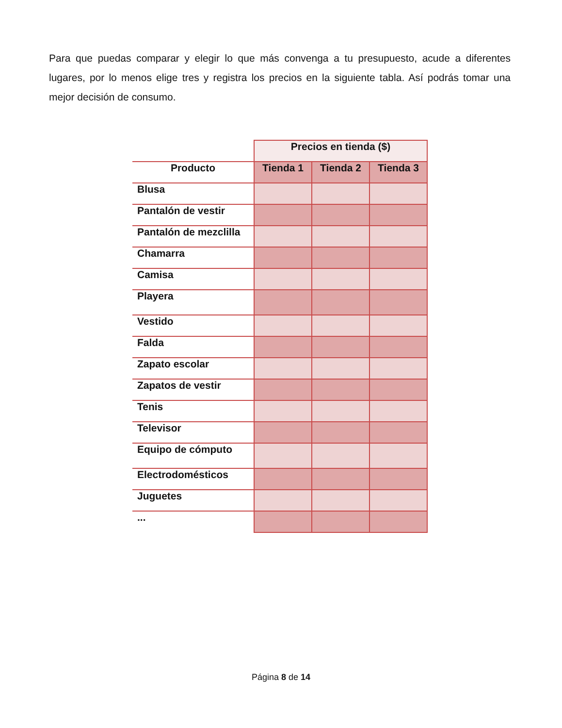Para que puedas comparar y elegir lo que más convenga a tu presupuesto, acude a diferentes lugares, por lo menos elige tres y registra los precios en la siguiente tabla. Así podrás tomar una mejor decisión de consumo.
| | Precios en tienda ($) | | |
| --- | --- | --- | --- |
| Producto | Tienda 1 | Tienda 2 | Tienda 3 |
| Blusa | | | |
| Pantalón de vestir | | | |
| Pantalón de mezclilla | | | |
| Chamarra | | | |
| Camisa | | | |
| Playera | | | |
| Vestido | | | |
| Falda | | | |
| Zapato escolar | | | |
| Zapatos de vestir | | | |
| Tenis | | | |
| Televisor | | | |
| Equipo de cómputo | | | |
| Electrodomésticos | | | |
| Juguetes | | | |
| ... | | | |
Página 8 de 14